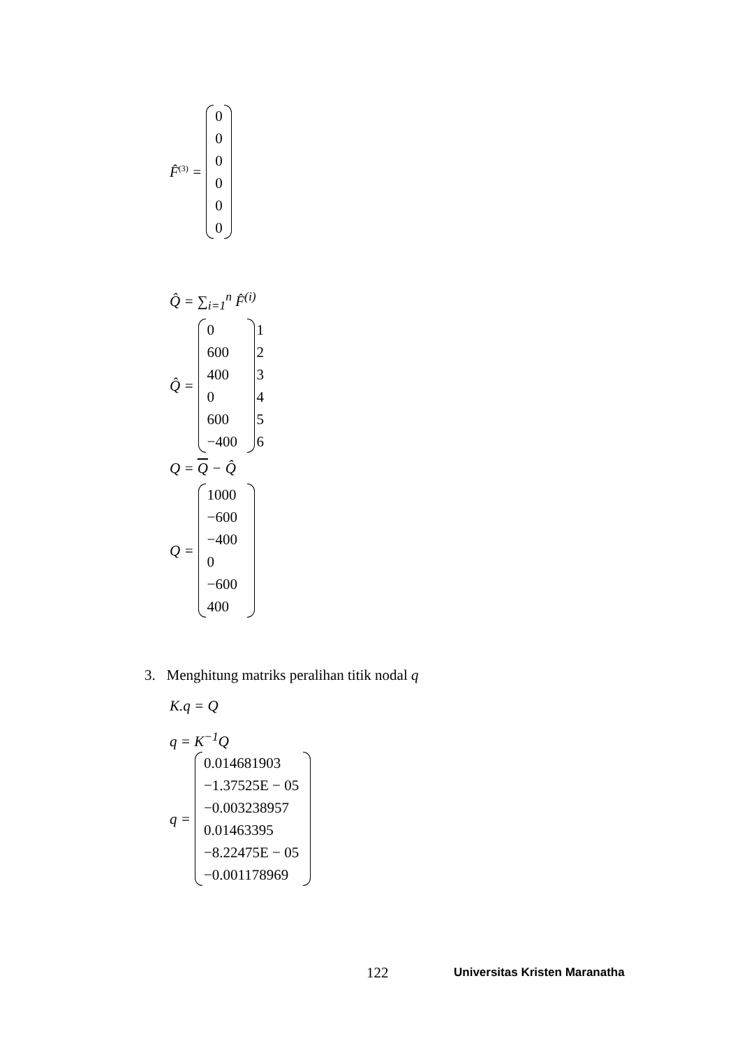F̂<sup>(3)</sup> =
0
0
0
0
0
0
Q̂ = ∑<sub>i=1</sub><sup>n</sup> F̂<sup>(i)</sup>
Q̂ =
0
600
400
0
600
−400
1
2
3
4
5
6
Q = Q − Q̂
Q =
1000
−600
−400
0
−600
400
3. Menghitung matriks peralihan titik nodal q
K.q = Q
q = K<sup>−1</sup>Q
q =
0.014681903
−1.37525E − 05
−0.003238957
0.01463395
−8.22475E − 05
−0.001178969
122 Universitas Kristen Maranatha